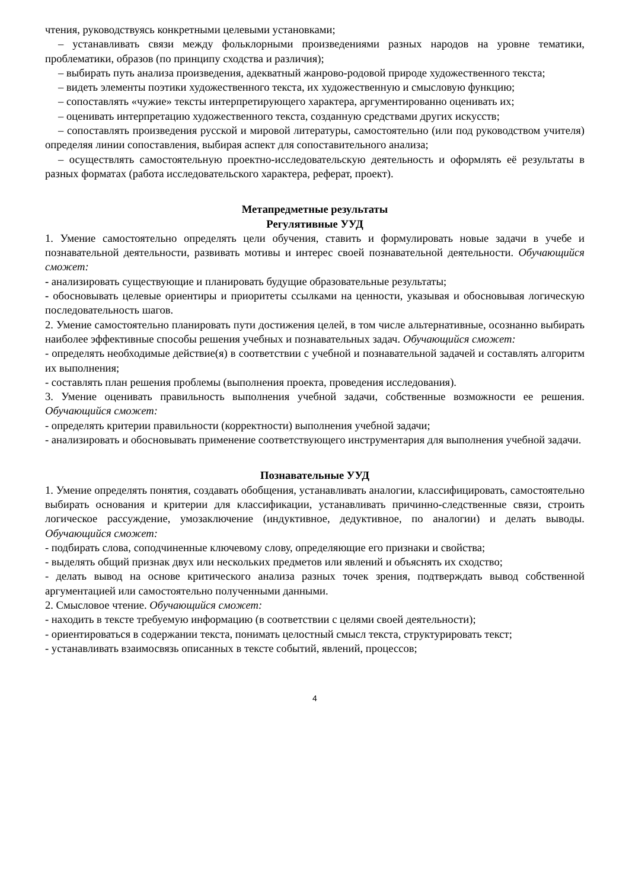чтения, руководствуясь конкретными целевыми установками;
– устанавливать связи между фольклорными произведениями разных народов на уровне тематики, проблематики, образов (по принципу сходства и различия);
– выбирать путь анализа произведения, адекватный жанрово-родовой природе художественного текста;
– видеть элементы поэтики художественного текста, их художественную и смысловую функцию;
– сопоставлять «чужие» тексты интерпретирующего характера, аргументированно оценивать их;
– оценивать интерпретацию художественного текста, созданную средствами других искусств;
– сопоставлять произведения русской и мировой литературы, самостоятельно (или под руководством учителя) определяя линии сопоставления, выбирая аспект для сопоставительного анализа;
– осуществлять самостоятельную проектно-исследовательскую деятельность и оформлять её результаты в разных форматах (работа исследовательского характера, реферат, проект).
Метапредметные результаты
Регулятивные УУД
1. Умение самостоятельно определять цели обучения, ставить и формулировать новые задачи в учебе и познавательной деятельности, развивать мотивы и интерес своей познавательной деятельности. Обучающийся сможет:
- анализировать существующие и планировать будущие образовательные результаты;
- обосновывать целевые ориентиры и приоритеты ссылками на ценности, указывая и обосновывая логическую последовательность шагов.
2. Умение самостоятельно планировать пути достижения целей, в том числе альтернативные, осознанно выбирать наиболее эффективные способы решения учебных и познавательных задач. Обучающийся сможет:
- определять необходимые действие(я) в соответствии с учебной и познавательной задачей и составлять алгоритм их выполнения;
- составлять план решения проблемы (выполнения проекта, проведения исследования).
3. Умение оценивать правильность выполнения учебной задачи, собственные возможности ее решения. Обучающийся сможет:
- определять критерии правильности (корректности) выполнения учебной задачи;
- анализировать и обосновывать применение соответствующего инструментария для выполнения учебной задачи.
Познавательные УУД
1. Умение определять понятия, создавать обобщения, устанавливать аналогии, классифицировать, самостоятельно выбирать основания и критерии для классификации, устанавливать причинно-следственные связи, строить логическое рассуждение, умозаключение (индуктивное, дедуктивное, по аналогии) и делать выводы. Обучающийся сможет:
- подбирать слова, соподчиненные ключевому слову, определяющие его признаки и свойства;
- выделять общий признак двух или нескольких предметов или явлений и объяснять их сходство;
- делать вывод на основе критического анализа разных точек зрения, подтверждать вывод собственной аргументацией или самостоятельно полученными данными.
2. Смысловое чтение. Обучающийся сможет:
- находить в тексте требуемую информацию (в соответствии с целями своей деятельности);
- ориентироваться в содержании текста, понимать целостный смысл текста, структурировать текст;
- устанавливать взаимосвязь описанных в тексте событий, явлений, процессов;
4